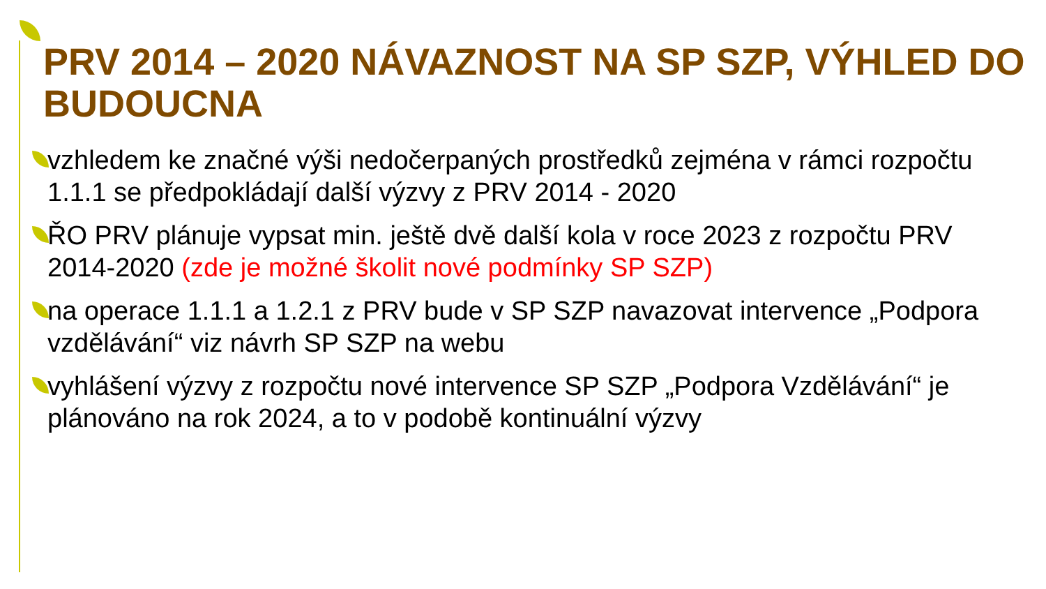PRV 2014 – 2020 NÁVAZNOST NA SP SZP, VÝHLED DO BUDOUCNA
vzhledem ke značné výši nedočerpaných prostředků zejména v rámci rozpočtu 1.1.1 se předpokládají další výzvy z PRV 2014 - 2020
ŘO PRV plánuje vypsat min. ještě dvě další kola v roce 2023 z rozpočtu PRV 2014-2020 (zde je možné školit nové podmínky SP SZP)
na operace 1.1.1 a 1.2.1 z PRV bude v SP SZP navazovat intervence „Podpora vzdělávání“ viz návrh SP SZP na webu
vyhlášení výzvy z rozpočtu nové intervence SP SZP „Podpora Vzdělávání“ je plánováno na rok 2024, a to v podobě kontinuální výzvy